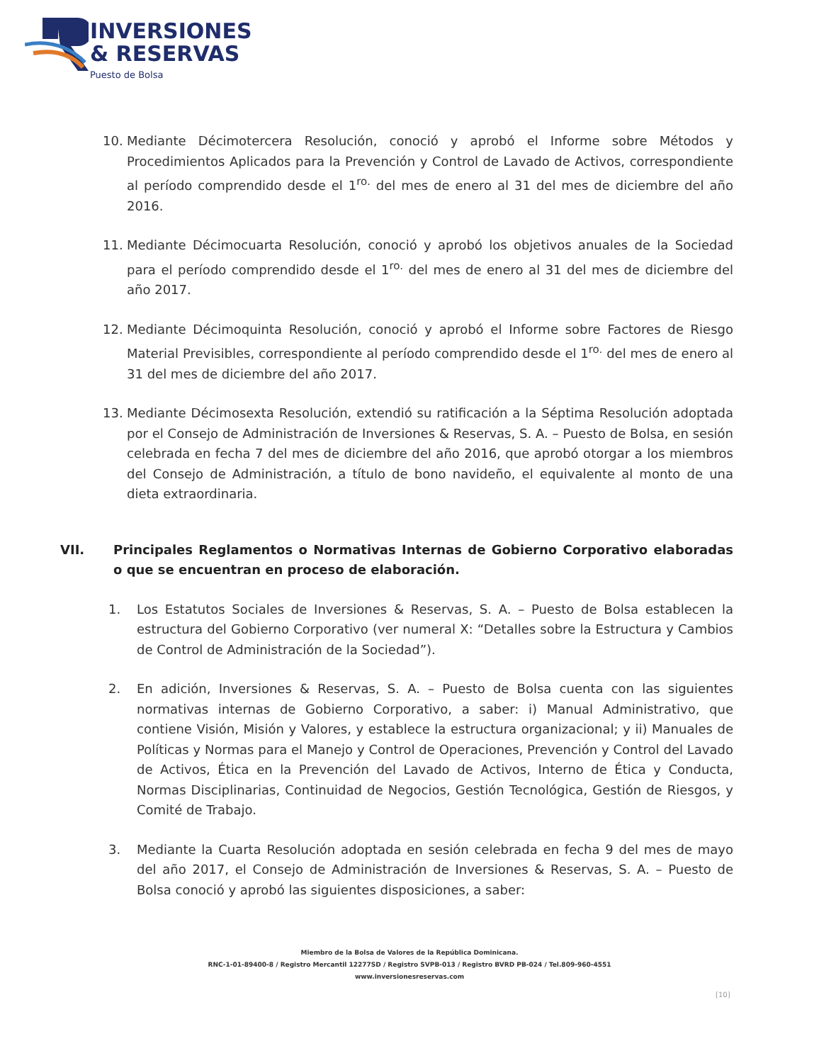INVERSIONES
& RESERVAS
Puesto de Bolsa
10. Mediante Décimotercera Resolución, conoció y aprobó el Informe sobre Métodos y Procedimientos Aplicados para la Prevención y Control de Lavado de Activos, correspondiente al período comprendido desde el 1<sup>ro.</sup> del mes de enero al 31 del mes de diciembre del año 2016.
11. Mediante Décimocuarta Resolución, conoció y aprobó los objetivos anuales de la Sociedad para el período comprendido desde el 1<sup>ro.</sup> del mes de enero al 31 del mes de diciembre del año 2017.
12. Mediante Décimoquinta Resolución, conoció y aprobó el Informe sobre Factores de Riesgo Material Previsibles, correspondiente al período comprendido desde el 1<sup>ro.</sup> del mes de enero al 31 del mes de diciembre del año 2017.
13. Mediante Décimosexta Resolución, extendió su ratificación a la Séptima Resolución adoptada por el Consejo de Administración de Inversiones & Reservas, S. A. – Puesto de Bolsa, en sesión celebrada en fecha 7 del mes de diciembre del año 2016, que aprobó otorgar a los miembros del Consejo de Administración, a título de bono navideño, el equivalente al monto de una dieta extraordinaria.
VII. Principales Reglamentos o Normativas Internas de Gobierno Corporativo elaboradas o que se encuentran en proceso de elaboración.
1. Los Estatutos Sociales de Inversiones & Reservas, S. A. – Puesto de Bolsa establecen la estructura del Gobierno Corporativo (ver numeral X: “Detalles sobre la Estructura y Cambios de Control de Administración de la Sociedad”).
2. En adición, Inversiones & Reservas, S. A. – Puesto de Bolsa cuenta con las siguientes normativas internas de Gobierno Corporativo, a saber: i) Manual Administrativo, que contiene Visión, Misión y Valores, y establece la estructura organizacional; y ii) Manuales de Políticas y Normas para el Manejo y Control de Operaciones, Prevención y Control del Lavado de Activos, Ética en la Prevención del Lavado de Activos, Interno de Ética y Conducta, Normas Disciplinarias, Continuidad de Negocios, Gestión Tecnológica, Gestión de Riesgos, y Comité de Trabajo.
3. Mediante la Cuarta Resolución adoptada en sesión celebrada en fecha 9 del mes de mayo del año 2017, el Consejo de Administración de Inversiones & Reservas, S. A. – Puesto de Bolsa conoció y aprobó las siguientes disposiciones, a saber:
Miembro de la Bolsa de Valores de la República Dominicana.
RNC-1-01-89400-8 / Registro Mercantil 12277SD / Registro SVPB-013 / Registro BVRD PB-024 / Tel.809-960-4551
www.inversionesreservas.com
[10]